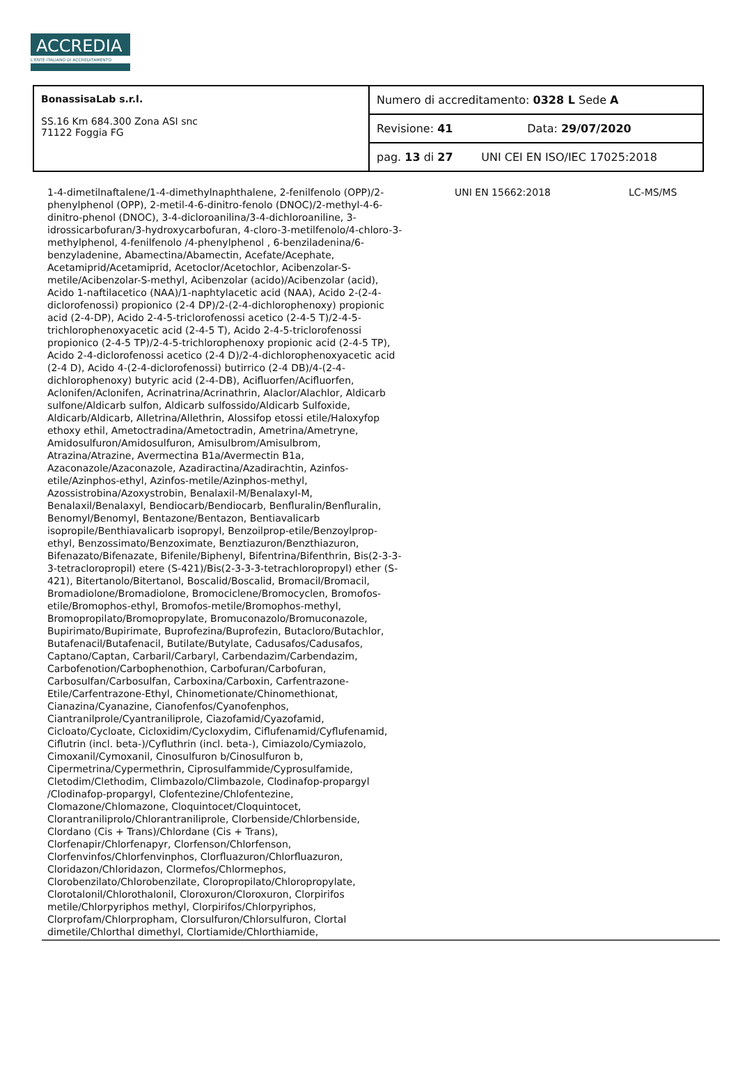ACCREDIA
L'ENTE ITALIANO DI ACCREDITAMENTO
| BonassisaLab s.r.l. SS.16 Km 684.300 Zona ASI snc 71122 Foggia FG | Numero di accreditamento: 0328 L Sede A |
| | Revisione: 41 Data: 29/07/2020 |
| | pag. 13 di 27 UNI CEI EN ISO/IEC 17025:2018 |
1-4-dimetilnaftalene/1-4-dimethylnaphthalene, 2-fenilfenolo (OPP)/2-phenylphenol (OPP), 2-metil-4-6-dinitro-fenolo (DNOC)/2-methyl-4-6-dinitro-phenol (DNOC), 3-4-dicloroanilina/3-4-dichloroaniline, 3-idrossicarbofuran/3-hydroxycarbofuran, 4-cloro-3-metilfenolo/4-chloro-3-methylphenol, 4-fenilfenolo /4-phenylphenol , 6-benziladenina/6-benzyladenine, Abamectina/Abamectin, Acefate/Acephate, Acetamiprid/Acetamiprid, Acetoclor/Acetochlor, Acibenzolar-S-metile/Acibenzolar-S-methyl, Acibenzolar (acido)/Acibenzolar (acid), Acido 1-naftilacetico (NAA)/1-naphtylacetic acid (NAA), Acido 2-(2-4-diclorofenossi) propionico (2-4 DP)/2-(2-4-dichlorophenoxy) propionic acid (2-4-DP), Acido 2-4-5-triclorofenossi acetico (2-4-5 T)/2-4-5-trichlorophenoxyacetic acid (2-4-5 T), Acido 2-4-5-triclorofenossi propionico (2-4-5 TP)/2-4-5-trichlorophenoxy propionic acid (2-4-5 TP), Acido 2-4-diclorofenossi acetico (2-4 D)/2-4-dichlorophenoxyacetic acid (2-4 D), Acido 4-(2-4-diclorofenossi) butirrico (2-4 DB)/4-(2-4-dichlorophenoxy) butyric acid (2-4-DB), Acifluorfen/Acifluorfen, Aclonifen/Aclonifen, Acrinatrina/Acrinathrin, Alaclor/Alachlor, Aldicarb sulfone/Aldicarb sulfon, Aldicarb sulfossido/Aldicarb Sulfoxide, Aldicarb/Aldicarb, Alletrina/Allethrin, Alossifop etossi etile/Haloxyfop ethoxy ethil, Ametoctradina/Ametoctradin, Ametrina/Ametryne, Amidosulfuron/Amidosulfuron, Amisulbrom/Amisulbrom, Atrazina/Atrazine, Avermectina B1a/Avermectin B1a, Azaconazole/Azaconazole, Azadiractina/Azadirachtin, Azinfos-etile/Azinphos-ethyl, Azinfos-metile/Azinphos-methyl, Azossistrobina/Azoxystrobin, Benalaxil-M/Benalaxyl-M, Benalaxil/Benalaxyl, Bendiocarb/Bendiocarb, Benfluralin/Benfluralin, Benomyl/Benomyl, Bentazone/Bentazon, Bentiavalicarb isopropile/Benthiavalicarb isopropyl, Benzoilprop-etile/Benzoylprop-ethyl, Benzossimato/Benzoximate, Benztiazuron/Benzthiazuron, Bifenazato/Bifenazate, Bifenile/Biphenyl, Bifentrina/Bifenthrin, Bis(2-3-3-3-tetracloropropil) etere (S-421)/Bis(2-3-3-3-tetrachloropropyl) ether (S-421), Bitertanolo/Bitertanol, Boscalid/Boscalid, Bromacil/Bromacil, Bromadiolone/Bromadiolone, Bromociclene/Bromocyclen, Bromofos-etile/Bromophos-ethyl, Bromofos-metile/Bromophos-methyl, Bromopropilato/Bromopropylate, Bromuconazolo/Bromuconazole, Bupirimato/Bupirimate, Buprofezina/Buprofezin, Butacloro/Butachlor, Butafenacil/Butafenacil, Butilate/Butylate, Cadusafos/Cadusafos, Captano/Captan, Carbaril/Carbaryl, Carbendazim/Carbendazim, Carbofenotion/Carbophenothion, Carbofuran/Carbofuran, Carbosulfan/Carbosulfan, Carboxina/Carboxin, Carfentrazone-Etile/Carfentrazone-Ethyl, Chinometionate/Chinomethionat, Cianazina/Cyanazine, Cianofenfos/Cyanofenphos, Ciantranilprole/Cyantraniliprole, Ciazofamid/Cyazofamid, Cicloato/Cycloate, Cicloxidim/Cycloxydim, Ciflufenamid/Cyflufenamid, Ciflutrin (incl. beta-)/Cyfluthrin (incl. beta-), Cimiazolo/Cymiazolo, Cimoxanil/Cymoxanil, Cinosulfuron b/Cinosulfuron b, Cipermetrina/Cypermethrin, Ciprosulfammide/Cyprosulfamide, Cletodim/Clethodim, Climbazolo/Climbazole, Clodinafop-propargyl /Clodinafop-propargyl, Clofentezine/Chlofentezine, Clomazone/Chlomazone, Cloquintocet/Cloquintocet, Clorantraniliprolo/Chlorantraniliprole, Clorbenside/Chlorbenside, Clordano (Cis + Trans)/Chlordane (Cis + Trans), Clorfenapir/Chlorfenapyr, Clorfenson/Chlorfenson, Clorfenvinfos/Chlorfenvinphos, Clorfluazuron/Chlorfluazuron, Cloridazon/Chloridazon, Clormefos/Chlormephos, Clorobenzilato/Chlorobenzilate, Cloropropilato/Chloropropylate, Clorotalonil/Chlorothalonil, Cloroxuron/Cloroxuron, Clorpirifos metile/Chlorpyriphos methyl, Clorpirifos/Chlorpyriphos, Clorprofam/Chlorpropham, Clorsulfuron/Chlorsulfuron, Clortal dimetile/Chlorthal dimethyl, Clortiamide/Chlorthiamide,
UNI EN 15662:2018 LC-MS/MS